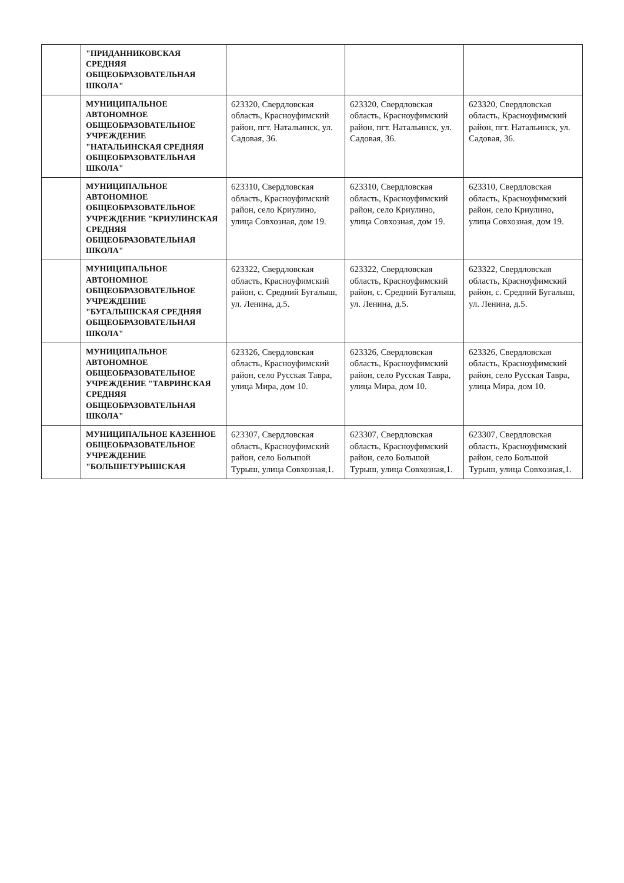| | "ПРИДАННИКОВСКАЯ СРЕДНЯЯ ОБЩЕОБРАЗОВАТЕЛЬНАЯ ШКОЛА" | | | |
| | МУНИЦИПАЛЬНОЕ АВТОНОМНОЕ ОБЩЕОБРАЗОВАТЕЛЬНОЕ УЧРЕЖДЕНИЕ "НАТАЛЬИНСКАЯ СРЕДНЯЯ ОБЩЕОБРАЗОВАТЕЛЬНАЯ ШКОЛА" | 623320, Свердловская область, Красноуфимский район, пгт. Натальинск, ул. Садовая, 36. | 623320, Свердловская область, Красноуфимский район, пгт. Натальинск, ул. Садовая, 36. | 623320, Свердловская область, Красноуфимский район, пгт. Натальинск, ул. Садовая, 36. |
| | МУНИЦИПАЛЬНОЕ АВТОНОМНОЕ ОБЩЕОБРАЗОВАТЕЛЬНОЕ УЧРЕЖДЕНИЕ "КРИУЛИНСКАЯ СРЕДНЯЯ ОБЩЕОБРАЗОВАТЕЛЬНАЯ ШКОЛА" | 623310, Свердловская область, Красноуфимский район, село Криулино, улица Совхозная, дом 19. | 623310, Свердловская область, Красноуфимский район, село Криулино, улица Совхозная, дом 19. | 623310, Свердловская область, Красноуфимский район, село Криулино, улица Совхозная, дом 19. |
| | МУНИЦИПАЛЬНОЕ АВТОНОМНОЕ ОБЩЕОБРАЗОВАТЕЛЬНОЕ УЧРЕЖДЕНИЕ "БУГАЛЫШСКАЯ СРЕДНЯЯ ОБЩЕОБРАЗОВАТЕЛЬНАЯ ШКОЛА" | 623322, Свердловская область, Красноуфимский район, с. Средний Бугалыш, ул. Ленина, д.5. | 623322, Свердловская область, Красноуфимский район, с. Средний Бугалыш, ул. Ленина, д.5. | 623322, Свердловская область, Красноуфимский район, с. Средний Бугалыш, ул. Ленина, д.5. |
| | МУНИЦИПАЛЬНОЕ АВТОНОМНОЕ ОБЩЕОБРАЗОВАТЕЛЬНОЕ УЧРЕЖДЕНИЕ "ТАВРИНСКАЯ СРЕДНЯЯ ОБЩЕОБРАЗОВАТЕЛЬНАЯ ШКОЛА" | 623326, Свердловская область, Красноуфимский район, село Русская Тавра, улица Мира, дом 10. | 623326, Свердловская область, Красноуфимский район, село Русская Тавра, улица Мира, дом 10. | 623326, Свердловская область, Красноуфимский район, село Русская Тавра, улица Мира, дом 10. |
| | МУНИЦИПАЛЬНОЕ КАЗЕННОЕ ОБЩЕОБРАЗОВАТЕЛЬНОЕ УЧРЕЖДЕНИЕ "БОЛЬШЕТУРЫШСКАЯ | 623307, Свердловская область, Красноуфимский район, село Большой Турыш, улица Совхозная,1. | 623307, Свердловская область, Красноуфимский район, село Большой Турыш, улица Совхозная,1. | 623307, Свердловская область, Красноуфимский район, село Большой Турыш, улица Совхозная,1. |